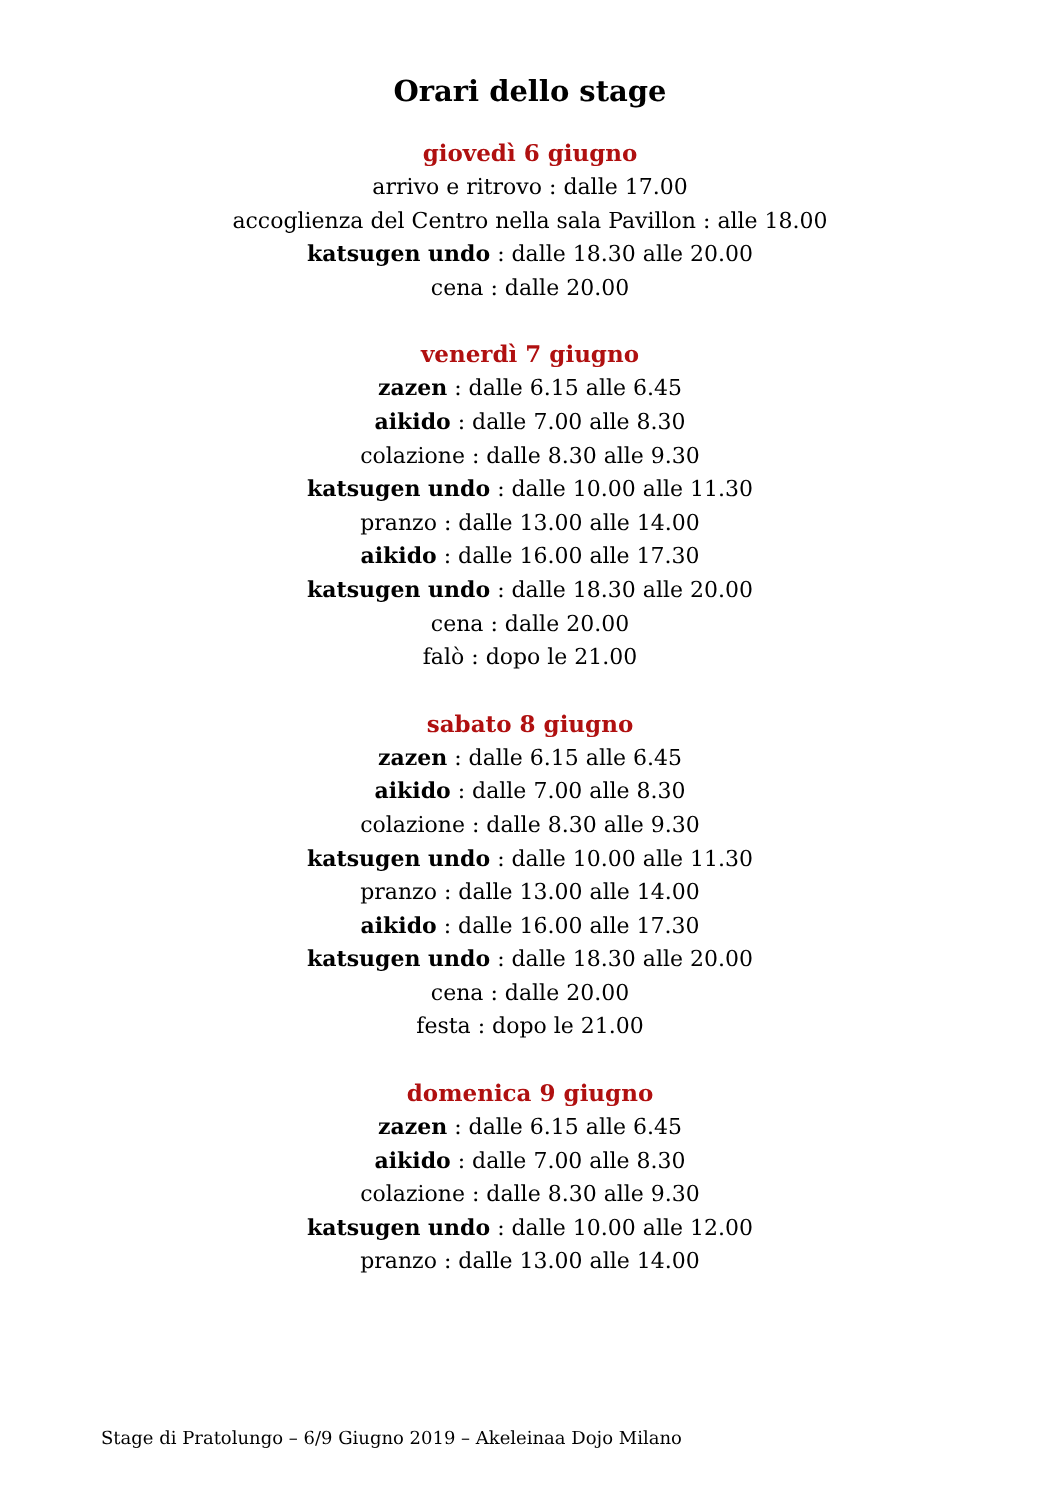Orari dello stage
giovedì 6 giugno
arrivo e ritrovo : dalle 17.00
accoglienza del Centro nella sala Pavillon : alle 18.00
katsugen undo : dalle 18.30 alle 20.00
cena : dalle 20.00
venerdì 7 giugno
zazen : dalle 6.15 alle 6.45
aikido : dalle 7.00 alle 8.30
colazione : dalle 8.30 alle 9.30
katsugen undo : dalle 10.00 alle 11.30
pranzo : dalle 13.00 alle 14.00
aikido : dalle 16.00 alle 17.30
katsugen undo : dalle 18.30 alle 20.00
cena : dalle 20.00
falò : dopo le 21.00
sabato 8 giugno
zazen : dalle 6.15 alle 6.45
aikido : dalle 7.00 alle 8.30
colazione : dalle 8.30 alle 9.30
katsugen undo : dalle 10.00 alle 11.30
pranzo : dalle 13.00 alle 14.00
aikido : dalle 16.00 alle 17.30
katsugen undo : dalle 18.30 alle 20.00
cena : dalle 20.00
festa : dopo le 21.00
domenica 9 giugno
zazen : dalle 6.15 alle 6.45
aikido : dalle 7.00 alle 8.30
colazione : dalle 8.30 alle 9.30
katsugen undo : dalle 10.00 alle 12.00
pranzo : dalle 13.00 alle 14.00
Stage di Pratolungo – 6/9 Giugno 2019 – Akeleinaa Dojo Milano